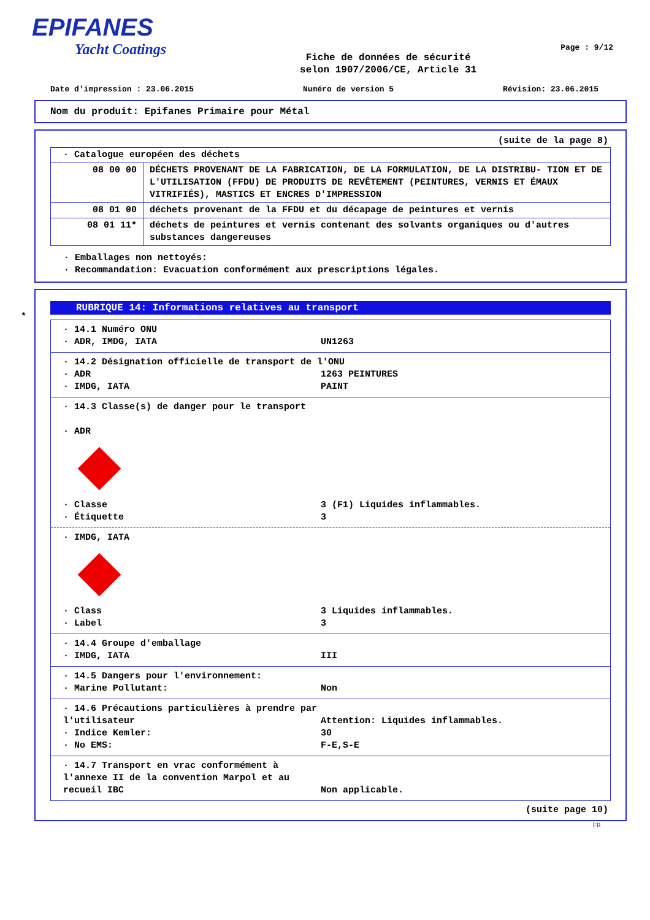EPIFANES
Yacht Coatings
Fiche de données de sécurité
selon 1907/2006/CE, Article 31
Page : 9/12
Date d'impression : 23.06.2015 Numéro de version 5 Révision: 23.06.2015
Nom du produit: Epifanes Primaire pour Métal
(suite de la page 8)
| · Catalogue européen des déchets | |
| 08 00 00 | DÉCHETS PROVENANT DE LA FABRICATION, DE LA FORMULATION, DE LA DISTRIBU- TION ET DE L'UTILISATION (FFDU) DE PRODUITS DE REVÊTEMENT (PEINTURES, VERNIS ET ÉMAUX VITRIFIÉS), MASTICS ET ENCRES D'IMPRESSION |
| 08 01 00 | déchets provenant de la FFDU et du décapage de peintures et vernis |
| 08 01 11* | déchets de peintures et vernis contenant des solvants organiques ou d'autres substances dangereuses |
· Emballages non nettoyés:
· Recommandation: Evacuation conformément aux prescriptions légales.
*
RUBRIQUE 14: Informations relatives au transport
· 14.1 Numéro ONU
· ADR, IMDG, IATA UN1263
· 14.2 Désignation officielle de transport de l'ONU
· ADR 1263 PEINTURES
· IMDG, IATA PAINT
· 14.3 Classe(s) de danger pour le transport
· ADR
· Classe 3 (F1) Liquides inflammables.
· Étiquette 3
· IMDG, IATA
· Class 3 Liquides inflammables.
· Label 3
· 14.4 Groupe d'emballage
· IMDG, IATA III
· 14.5 Dangers pour l'environnement:
· Marine Pollutant: Non
· 14.6 Précautions particulières à prendre par l'utilisateur
Attention: Liquides inflammables.
· Indice Kemler: 30
· No EMS: F-E,S-E
· 14.7 Transport en vrac conformément à l'annexe II de la convention Marpol et au recueil IBC
Non applicable.
(suite page 10)
FR